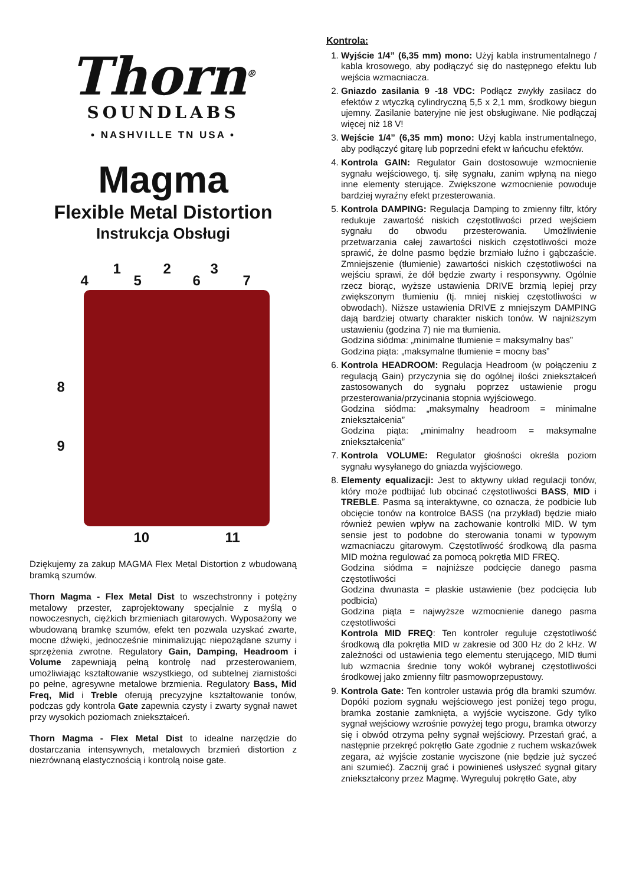Thorn<sup>®</sup>
SOUNDLABS
• NASHVILLE TN USA •
Magma
Flexible Metal Distortion
Instrukcja Obsługi
1 2 3
4 5 6 7
8
9
10 11
Dziękujemy za zakup MAGMA Flex Metal Distortion z wbudowaną bramką szumów.
Thorn Magma - Flex Metal Dist to wszechstronny i potężny metalowy przester, zaprojektowany specjalnie z myślą o nowoczesnych, ciężkich brzmieniach gitarowych. Wyposażony we wbudowaną bramkę szumów, efekt ten pozwala uzyskać zwarte, mocne dźwięki, jednocześnie minimalizując niepożądane szumy i sprzężenia zwrotne. Regulatory Gain, Damping, Headroom i Volume zapewniają pełną kontrolę nad przesterowaniem, umożliwiając kształtowanie wszystkiego, od subtelnej ziarnistości po pełne, agresywne metalowe brzmienia. Regulatory Bass, Mid Freq, Mid i Treble oferują precyzyjne kształtowanie tonów, podczas gdy kontrola Gate zapewnia czysty i zwarty sygnał nawet przy wysokich poziomach zniekształceń.
Thorn Magma - Flex Metal Dist to idealne narzędzie do dostarczania intensywnych, metalowych brzmień distortion z niezrównaną elastycznością i kontrolą noise gate.
Kontrola:
1. Wyjście 1/4” (6,35 mm) mono: Użyj kabla instrumentalnego / kabla krosowego, aby podłączyć się do następnego efektu lub wejścia wzmacniacza.
2. Gniazdo zasilania 9 -18 VDC: Podłącz zwykły zasilacz do efektów z wtyczką cylindryczną 5,5 x 2,1 mm, środkowy biegun ujemny. Zasilanie bateryjne nie jest obsługiwane. Nie podłączaj więcej niż 18 V!
3. Wejście 1/4” (6,35 mm) mono: Użyj kabla instrumentalnego, aby podłączyć gitarę lub poprzedni efekt w łańcuchu efektów.
4. Kontrola GAIN: Regulator Gain dostosowuje wzmocnienie sygnału wejściowego, tj. siłę sygnału, zanim wpłyną na niego inne elementy sterujące. Zwiększone wzmocnienie powoduje bardziej wyraźny efekt przesterowania.
5. Kontrola DAMPING: Regulacja Damping to zmienny filtr, który redukuje zawartość niskich częstotliwości przed wejściem sygnału do obwodu przesterowania. Umożliwienie przetwarzania całej zawartości niskich częstotliwości może sprawić, że dolne pasmo będzie brzmiało luźno i gąbczaście. Zmniejszenie (tłumienie) zawartości niskich częstotliwości na wejściu sprawi, że dół będzie zwarty i responsywny. Ogólnie rzecz biorąc, wyższe ustawienia DRIVE brzmią lepiej przy zwiększonym tłumieniu (tj. mniej niskiej częstotliwości w obwodach). Niższe ustawienia DRIVE z mniejszym DAMPING dają bardziej otwarty charakter niskich tonów. W najniższym ustawieniu (godzina 7) nie ma tłumienia.
Godzina siódma: „minimalne tłumienie = maksymalny bas”
Godzina piąta: „maksymalne tłumienie = mocny bas”
6. Kontrola HEADROOM: Regulacja Headroom (w połączeniu z regulacją Gain) przyczynia się do ogólnej ilości zniekształceń zastosowanych do sygnału poprzez ustawienie progu przesterowania/przycinania stopnia wyjściowego.
Godzina siódma: „maksymalny headroom = minimalne zniekształcenia”
Godzina piąta: „minimalny headroom = maksymalne zniekształcenia”
7. Kontrola VOLUME: Regulator głośności określa poziom sygnału wysyłanego do gniazda wyjściowego.
8. Elementy equalizacji: Jest to aktywny układ regulacji tonów, który może podbijać lub obcinać częstotliwości BASS, MID i TREBLE. Pasma są interaktywne, co oznacza, że podbicie lub obcięcie tonów na kontrolce BASS (na przykład) będzie miało również pewien wpływ na zachowanie kontrolki MID. W tym sensie jest to podobne do sterowania tonami w typowym wzmacniaczu gitarowym. Częstotliwość środkową dla pasma MID można regulować za pomocą pokrętła MID FREQ.
Godzina siódma = najniższe podcięcie danego pasma częstotliwości
Godzina dwunasta = płaskie ustawienie (bez podcięcia lub podbicia)
Godzina piąta = najwyższe wzmocnienie danego pasma częstotliwości
Kontrola MID FREQ: Ten kontroler reguluje częstotliwość środkową dla pokrętła MID w zakresie od 300 Hz do 2 kHz. W zależności od ustawienia tego elementu sterującego, MID tłumi lub wzmacnia średnie tony wokół wybranej częstotliwości środkowej jako zmienny filtr pasmowoprzepustowy.
9. Kontrola Gate: Ten kontroler ustawia próg dla bramki szumów. Dopóki poziom sygnału wejściowego jest poniżej tego progu, bramka zostanie zamknięta, a wyjście wyciszone. Gdy tylko sygnał wejściowy wzrośnie powyżej tego progu, bramka otworzy się i obwód otrzyma pełny sygnał wejściowy. Przestań grać, a następnie przekręć pokrętło Gate zgodnie z ruchem wskazówek zegara, aż wyjście zostanie wyciszone (nie będzie już syczeć ani szumieć). Zacznij grać i powinieneś usłyszeć sygnał gitary zniekształcony przez Magmę. Wyreguluj pokrętło Gate, aby